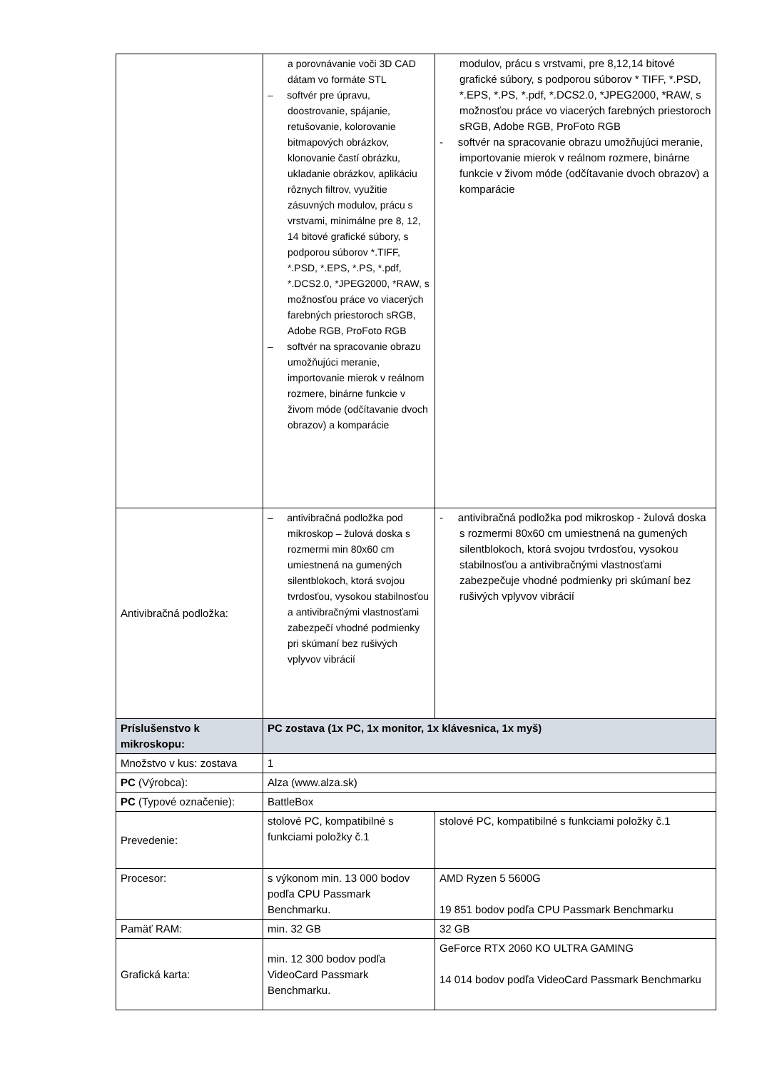| | a porovnávanie voči 3D CAD dátam vo formáte STL – softvér pre úpravu, doostrovanie, spájanie, retušovanie, kolorovanie bitmapových obrázkov, klonovanie častí obrázku, ukladanie obrázkov, aplikáciu rôznych filtrov, využitie zásuvných modulov, prácu s vrstvami, minimálne pre 8, 12, 14 bitové grafické súbory, s podporou súborov *.TIFF, *.PSD, *.EPS, *.PS, *.pdf, *.DCS2.0, *JPEG2000, *RAW, s možnosťou práce vo viacerých farebných priestoroch sRGB, Adobe RGB, ProFoto RGB – softvér na spracovanie obrazu umožňujúci meranie, importovanie mierok v reálnom rozmere, binárne funkcie v živom móde (odčítavanie dvoch obrazov) a komparácie | modulov, prácu s vrstvami, pre 8,12,14 bitové grafické súbory, s podporou súborov * TIFF, *.PSD, *.EPS, *.PS, *.pdf, *.DCS2.0, *JPEG2000, *RAW, s možnosťou práce vo viacerých farebných priestoroch sRGB, Adobe RGB, ProFoto RGB - softvér na spracovanie obrazu umožňujúci meranie, importovanie mierok v reálnom rozmere, binárne funkcie v živom móde (odčítavanie dvoch obrazov) a komparácie |
| Antivibračná podložka: | – antivibračná podložka pod mikroskop – žulová doska s rozmermi min 80x60 cm umiestnená na gumených silentblokoch, ktorá svojou tvrdosťou, vysokou stabilnosťou a antivibračnými vlastnosťami zabezpečí vhodné podmienky pri skúmaní bez rušivých vplyvov vibrácií | - antivibračná podložka pod mikroskop - žulová doska s rozmermi 80x60 cm umiestnená na gumených silentblokoch, ktorá svojou tvrdosťou, vysokou stabilnosťou a antivibračnými vlastnosťami zabezpečuje vhodné podmienky pri skúmaní bez rušivých vplyvov vibrácií |
| Príslušenstvo k mikroskopu: | PC zostava (1x PC, 1x monitor, 1x klávesnica, 1x myš) | |
| Množstvo v kus: zostava | 1 | |
| PC (Výrobca): | Alza (www.alza.sk) | |
| PC (Typové označenie): | BattleBox | |
| Prevedenie: | stolové PC, kompatibilné s funkciami položky č.1 | stolové PC, kompatibilné s funkciami položky č.1 |
| Procesor: | s výkonom min. 13 000 bodov podľa CPU Passmark Benchmarku. | AMD Ryzen 5 5600G 19 851 bodov podľa CPU Passmark Benchmarku |
| Pamäť RAM: | min. 32 GB | 32 GB |
| Grafická karta: | min. 12 300 bodov podľa VideoCard Passmark Benchmarku. | GeForce RTX 2060 KO ULTRA GAMING 14 014 bodov podľa VideoCard Passmark Benchmarku |